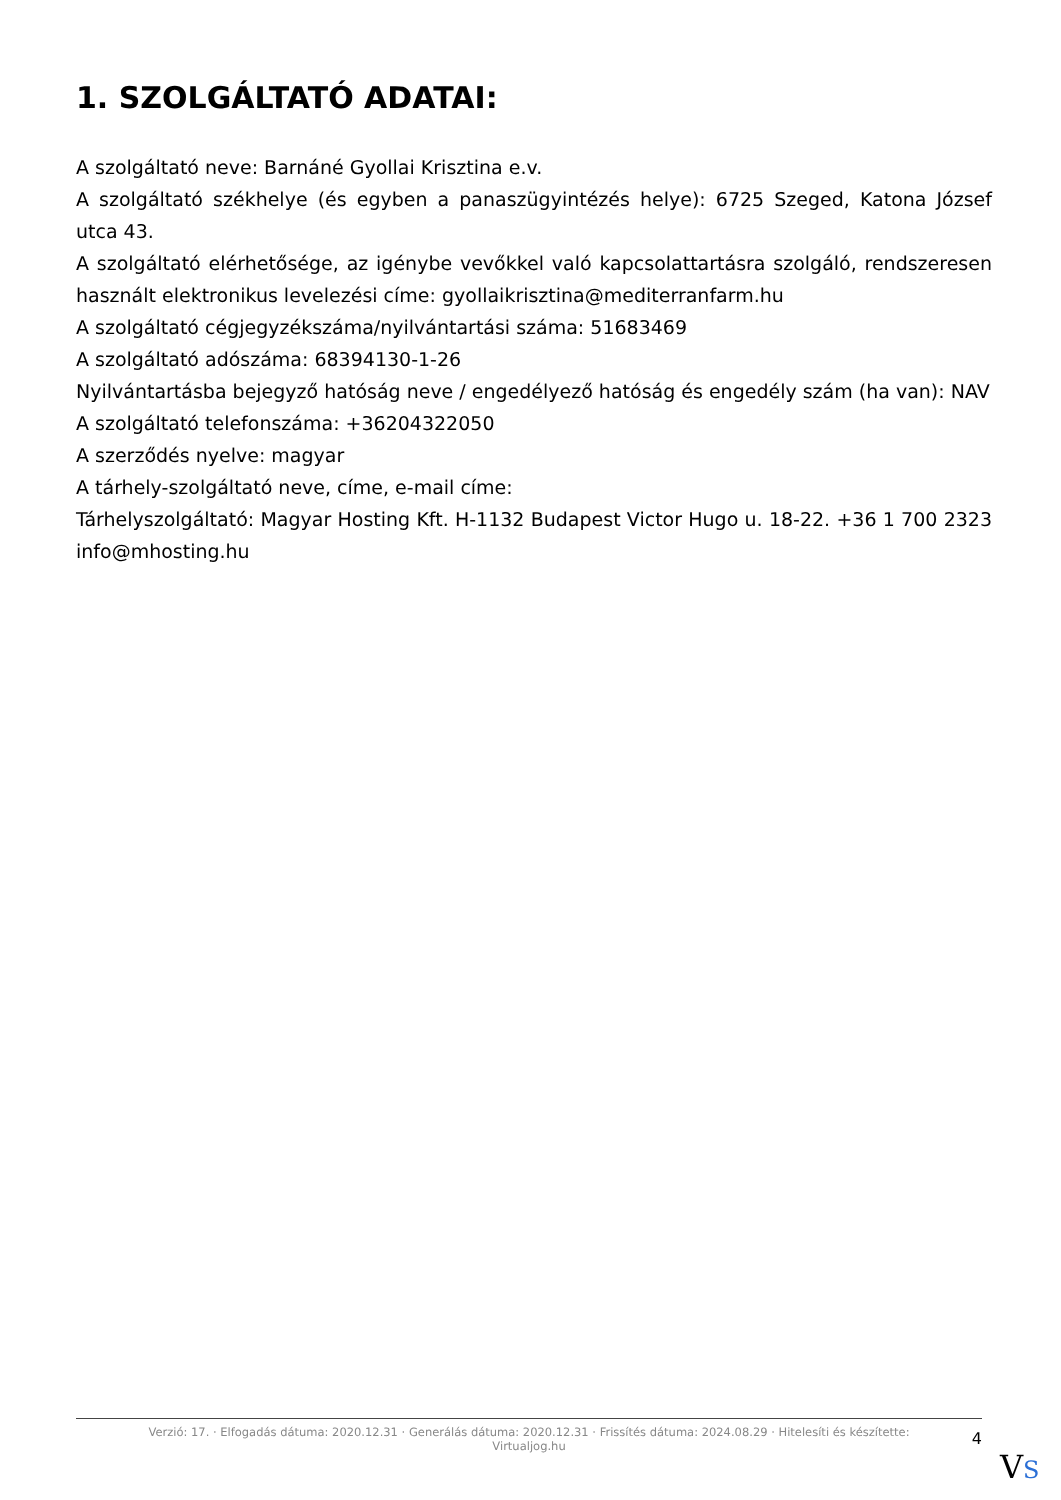1. SZOLGÁLTATÓ ADATAI:
A szolgáltató neve: Barnáné Gyollai Krisztina e.v.
A szolgáltató székhelye (és egyben a panaszügyintézés helye): 6725 Szeged, Katona József utca 43.
A szolgáltató elérhetősége, az igénybe vevőkkel való kapcsolattartásra szolgáló, rendszeresen használt elektronikus levelezési címe: gyollaikrisztina@mediterranfarm.hu
A szolgáltató cégjegyzékszáma/nyilvántartási száma: 51683469
A szolgáltató adószáma: 68394130-1-26
Nyilvántartásba bejegyző hatóság neve / engedélyező hatóság és engedély szám (ha van): NAV
A szolgáltató telefonszáma: +36204322050
A szerződés nyelve: magyar
A tárhely-szolgáltató neve, címe, e-mail címe:
Tárhelyszolgáltató: Magyar Hosting Kft. H-1132 Budapest Victor Hugo u. 18-22. +36 1 700 2323 info@mhosting.hu
Verzió: 17. · Elfogadás dátuma: 2020.12.31 · Generálás dátuma: 2020.12.31 · Frissítés dátuma: 2024.08.29 · Hitelesíti és készítette: Virtualjog.hu
4
VS